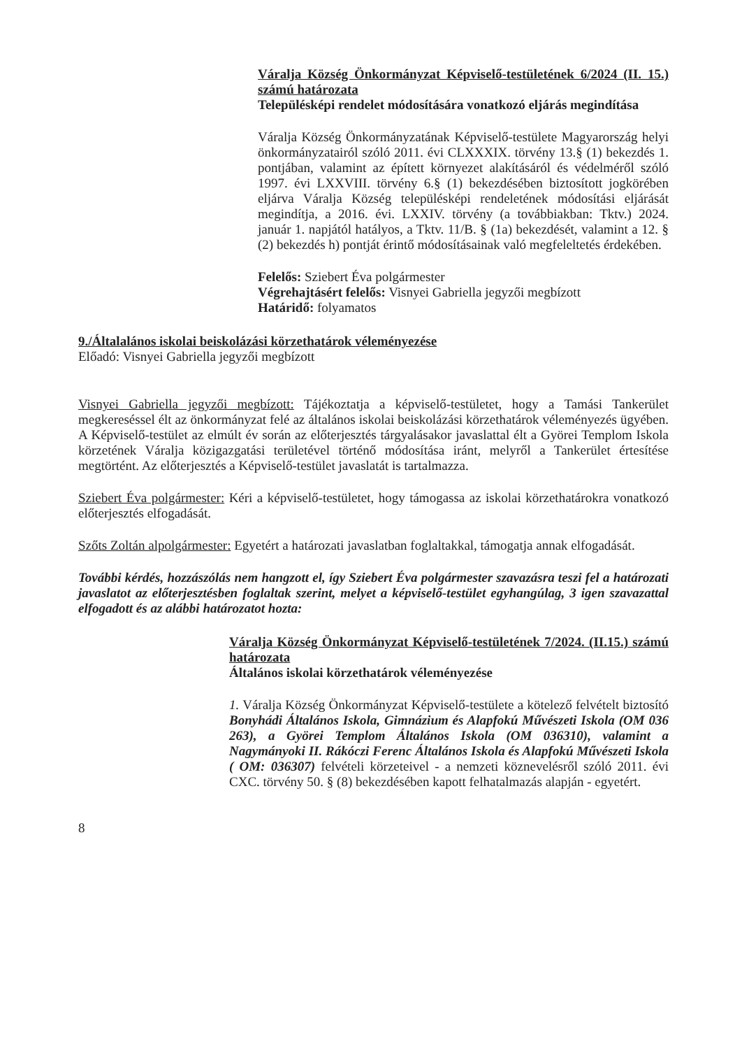Váralja Község Önkormányzat Képviselő-testületének 6/2024 (II. 15.) számú határozata
Településképi rendelet módosítására vonatkozó eljárás megindítása
Váralja Község Önkormányzatának Képviselő-testülete Magyarország helyi önkormányzatairól szóló 2011. évi CLXXXIX. törvény 13.§ (1) bekezdés 1. pontjában, valamint az épített környezet alakításáról és védelméről szóló 1997. évi LXXVIII. törvény 6.§ (1) bekezdésében biztosított jogkörében eljárva Váralja Község településképi rendeletének módosítási eljárását megindítja, a 2016. évi. LXXIV. törvény (a továbbiakban: Tktv.) 2024. január 1. napjától hatályos, a Tktv. 11/B. § (1a) bekezdését, valamint a 12. § (2) bekezdés h) pontját érintő módosításainak való megfeleltetés érdekében.
Felelős: Sziebert Éva polgármester
Végrehajtásért felelős: Visnyei Gabriella jegyzői megbízott
Határidő: folyamatos
9./Általalános iskolai beiskolázási körzethatárok véleményezése
Előadó: Visnyei Gabriella jegyzői megbízott
Visnyei Gabriella jegyzői megbízott: Tájékoztatja a képviselő-testületet, hogy a Tamási Tankerület megkereséssel élt az önkormányzat felé az általános iskolai beiskolázási körzethatárok véleményezés ügyében. A Képviselő-testület az elmúlt év során az előterjesztés tárgyalásakor javaslattal élt a Györei Templom Iskola körzetének Váralja közigazgatási területével történő módosítása iránt, melyről a Tankerület értesítése megtörtént. Az előterjesztés a Képviselő-testület javaslatát is tartalmazza.
Sziebert Éva polgármester: Kéri a képviselő-testületet, hogy támogassa az iskolai körzethatárokra vonatkozó előterjesztés elfogadását.
Szőts Zoltán alpolgármester: Egyetért a határozati javaslatban foglaltakkal, támogatja annak elfogadását.
További kérdés, hozzászólás nem hangzott el, így Sziebert Éva polgármester szavazásra teszi fel a határozati javaslatot az előterjesztésben foglaltak szerint, melyet a képviselő-testület egyhangúlag, 3 igen szavazattal elfogadott és az alábbi határozatot hozta:
Váralja Község Önkormányzat Képviselő-testületének 7/2024. (II.15.) számú határozata
Általános iskolai körzethatárok véleményezése
1. Váralja Község Önkormányzat Képviselő-testülete a kötelező felvételt biztosító Bonyhádi Általános Iskola, Gimnázium és Alapfokú Művészeti Iskola (OM 036 263), a Györei Templom Általános Iskola (OM 036310), valamint a Nagymányoki II. Rákóczi Ferenc Általános Iskola és Alapfokú Művészeti Iskola ( OM: 036307) felvételi körzeteivel - a nemzeti köznevelésről szóló 2011. évi CXC. törvény 50. § (8) bekezdésében kapott felhatalmazás alapján - egyetért.
8